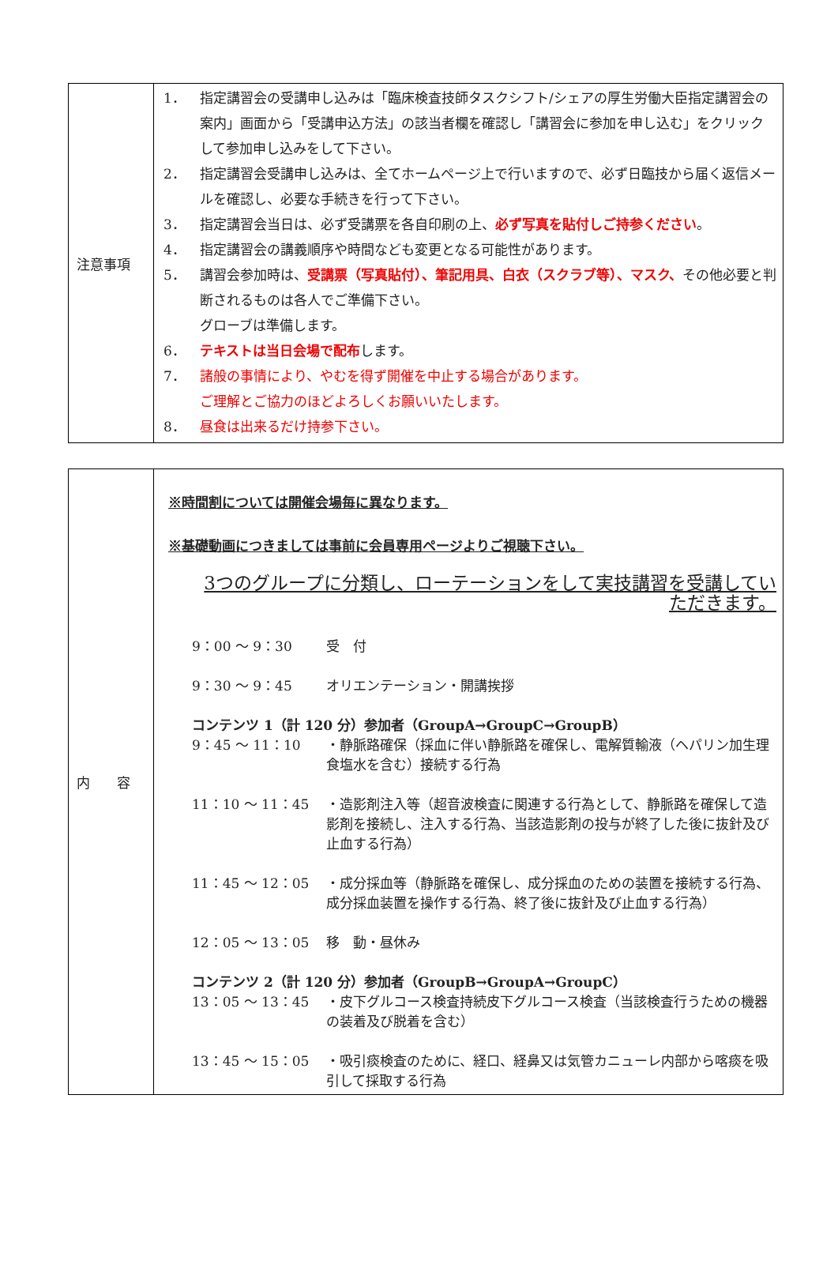| 注意事項 | 1． 指定講習会の受講申し込みは「臨床検査技師タスクシフト/シェアの厚生労働大臣指定講習会の案内」画面から「受講申込方法」の該当者欄を確認し「講習会に参加を申し込む」をクリックして参加申し込みをして下さい。 2． 指定講習会受講申し込みは、全てホームページ上で行いますので、必ず日臨技から届く返信メールを確認し、必要な手続きを行って下さい。 3． 指定講習会当日は、必ず受講票を各自印刷の上、 必ず写真を貼付しご持参ください 。 4． 指定講習会の講義順序や時間なども変更となる可能性があります。 5． 講習会参加時は、 受講票（写真貼付）、筆記用具、白衣（スクラブ等）、マスク、 その他必要と判断されるものは各人でご準備下さい。 グローブは準備します。 6． テキストは当日会場で配布 します。 7． 諸般の事情により、やむを得ず開催を中止する場合があります。 ご理解とご協力のほどよろしくお願いいたします。 8． 昼食は出来るだけ持参下さい。 |
| 内 容 | ※時間割については開催会場毎に異なります。 ※基礎動画につきましては事前に会員専用ページよりご視聴下さい。 3つのグループに分類し、ローテーションをして実技講習を受講していただきます。 9：00 ～ 9：30 受 付 9：30 ～ 9：45 オリエンテーション・開講挨拶 コンテンツ 1（計 120 分）参加者（GroupA→GroupC→GroupB） 9：45 ～ 11：10 ・静脈路確保（採血に伴い静脈路を確保し、電解質輸液（ヘパリン加生理食塩水を含む）接続する行為 11：10 ～ 11：45 ・造影剤注入等（超音波検査に関連する行為として、静脈路を確保して造影剤を接続し、注入する行為、当該造影剤の投与が終了した後に抜針及び止血する行為） 11：45 ～ 12：05 ・成分採血等（静脈路を確保し、成分採血のための装置を接続する行為、成分採血装置を操作する行為、終了後に抜針及び止血する行為） 12：05 ～ 13：05 移 動・昼休み コンテンツ 2（計 120 分）参加者（GroupB→GroupA→GroupC） 13：05 ～ 13：45 ・皮下グルコース検査持続皮下グルコース検査（当該検査行うための機器の装着及び脱着を含む） 13：45 ～ 15：05 ・吸引痰検査のために、経口、経鼻又は気管カニューレ内部から喀痰を吸引して採取する行為 |